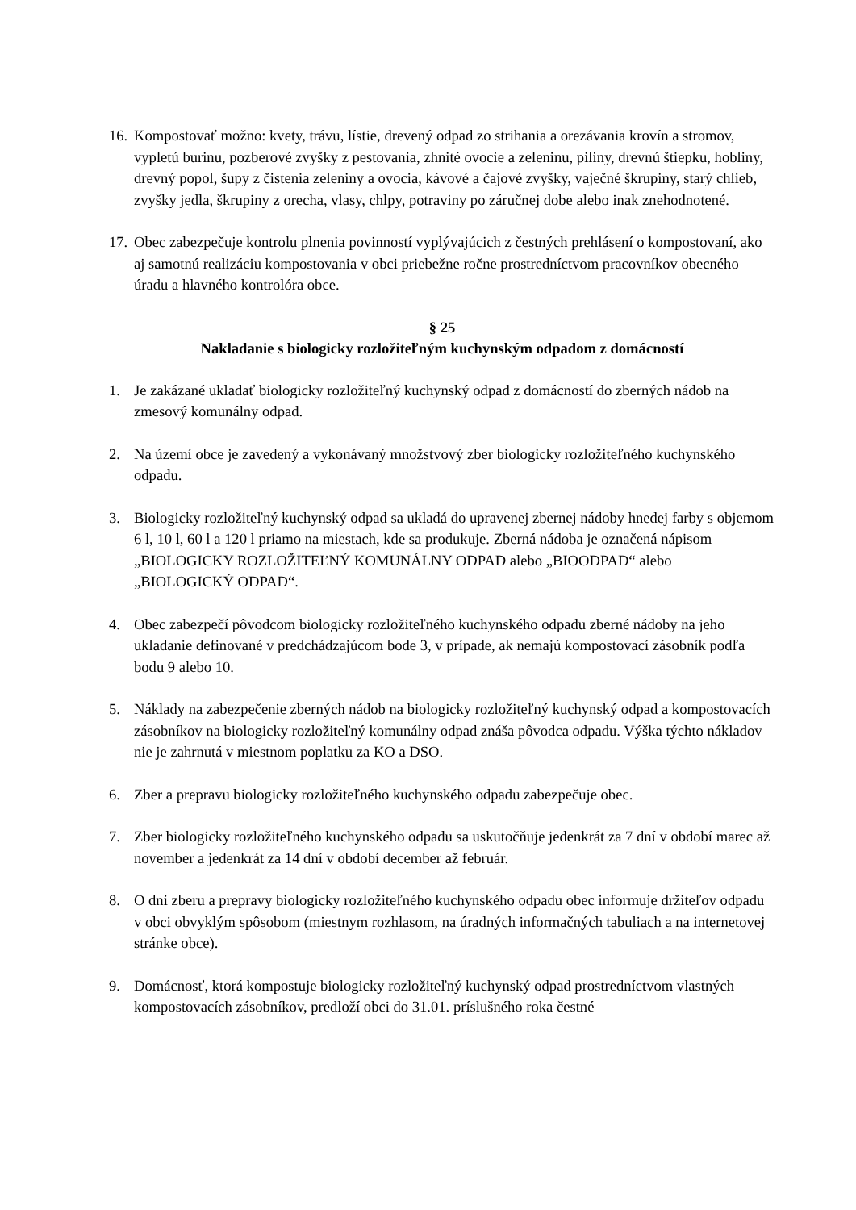16.
Kompostovať možno: kvety, trávu, lístie, drevený odpad zo strihania a orezávania krovín a stromov, vypletú burinu, pozberové zvyšky z pestovania, zhnité ovocie a zeleninu, piliny, drevnú štiepku, hobliny, drevný popol, šupy z čistenia zeleniny a ovocia, kávové a čajové zvyšky, vaječné škrupiny, starý chlieb, zvyšky jedla, škrupiny z orecha, vlasy, chlpy, potraviny po záručnej dobe alebo inak znehodnotené.
17.
Obec zabezpečuje kontrolu plnenia povinností vyplývajúcich z čestných prehlásení o kompostovaní, ako aj samotnú realizáciu kompostovania v obci priebežne ročne prostredníctvom pracovníkov obecného úradu a hlavného kontrolóra obce.
§ 25
Nakladanie s biologicky rozložiteľným kuchynským odpadom z domácností
1. Je zakázané ukladať biologicky rozložiteľný kuchynský odpad z domácností do zberných nádob na zmesový komunálny odpad.
2. Na území obce je zavedený a vykonávaný množstvový zber biologicky rozložiteľného kuchynského odpadu.
3. Biologicky rozložiteľný kuchynský odpad sa ukladá do upravenej zbernej nádoby hnedej farby s objemom 6 l, 10 l, 60 l a 120 l priamo na miestach, kde sa produkuje. Zberná nádoba je označená nápisom „BIOLOGICKY ROZLOŽITEĽNÝ KOMUNÁLNY ODPAD alebo „BIOODPAD“ alebo „BIOLOGICKÝ ODPAD“.
4. Obec zabezpečí pôvodcom biologicky rozložiteľného kuchynského odpadu zberné nádoby na jeho ukladanie definované v predchádzajúcom bode 3, v prípade, ak nemajú kompostovací zásobník podľa bodu 9 alebo 10.
5. Náklady na zabezpečenie zberných nádob na biologicky rozložiteľný kuchynský odpad a kompostovacích zásobníkov na biologicky rozložiteľný komunálny odpad znáša pôvodca odpadu. Výška týchto nákladov nie je zahrnutá v miestnom poplatku za KO a DSO.
6. Zber a prepravu biologicky rozložiteľného kuchynského odpadu zabezpečuje obec.
7. Zber biologicky rozložiteľného kuchynského odpadu sa uskutočňuje jedenkrát za 7 dní v období marec až november a jedenkrát za 14 dní v období december až február.
8. O dni zberu a prepravy biologicky rozložiteľného kuchynského odpadu obec informuje držiteľov odpadu v obci obvyklým spôsobom (miestnym rozhlasom, na úradných informačných tabuliach a na internetovej stránke obce).
9. Domácnosť, ktorá kompostuje biologicky rozložiteľný kuchynský odpad prostredníctvom vlastných kompostovacích zásobníkov, predloží obci do 31.01. príslušného roka čestné